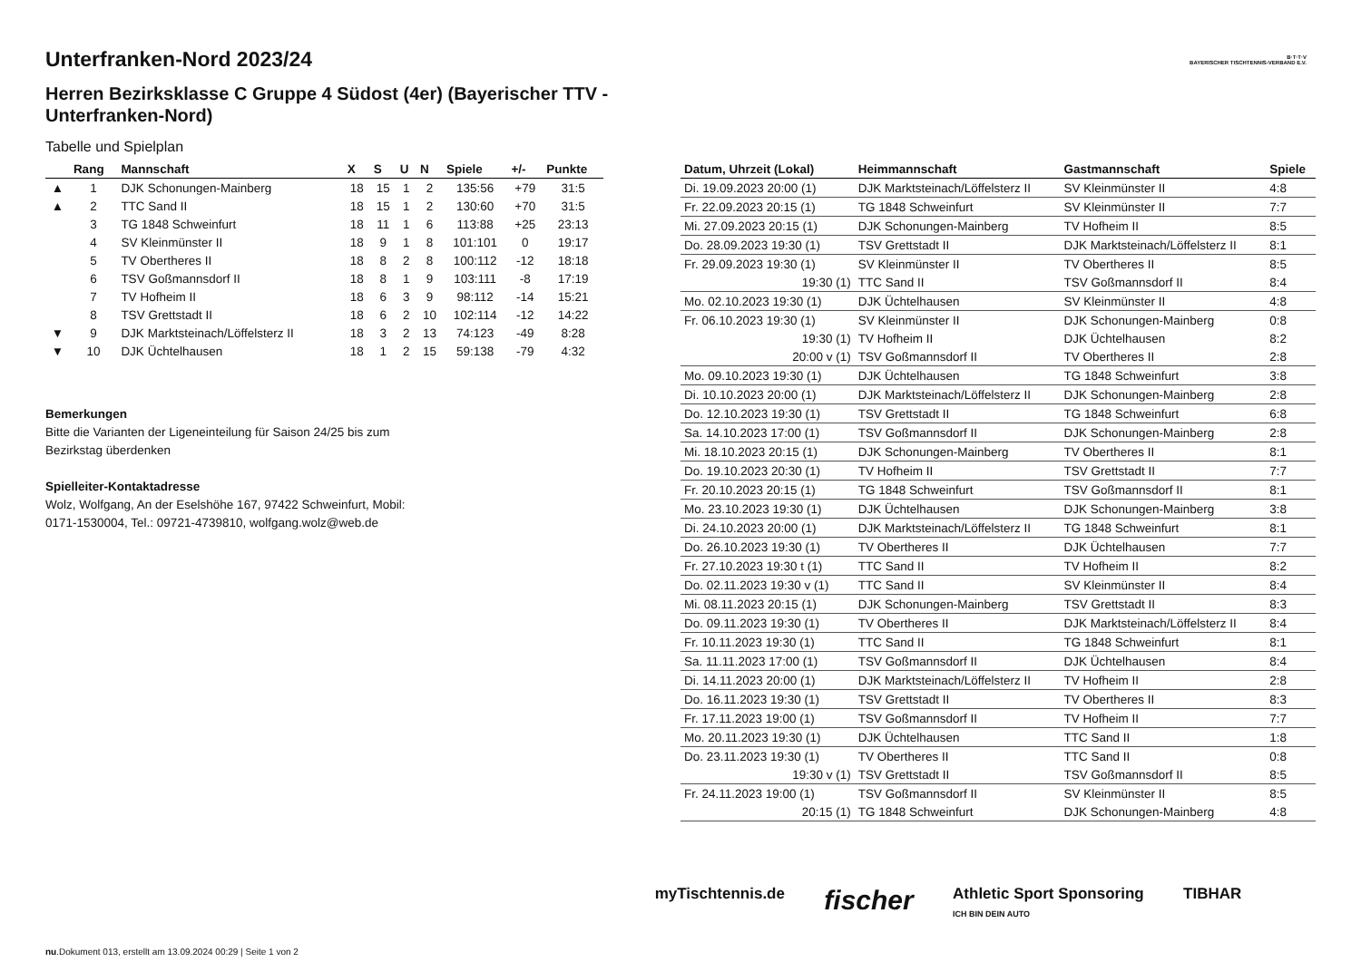B·T·T·V
BAYERISCHER TISCHTENNIS-VERBAND E.V.
Unterfranken-Nord 2023/24
Herren Bezirksklasse C Gruppe 4 Südost (4er) (Bayerischer TTV - Unterfranken-Nord)
Tabelle und Spielplan
| | Rang | Mannschaft | X | S | U | N | Spiele | +/- | Punkte |
| --- | --- | --- | --- | --- | --- | --- | --- | --- | --- |
| ▲ | 1 | DJK Schonungen-Mainberg | 18 | 15 | 1 | 2 | 135:56 | +79 | 31:5 |
| ▲ | 2 | TTC Sand II | 18 | 15 | 1 | 2 | 130:60 | +70 | 31:5 |
| | 3 | TG 1848 Schweinfurt | 18 | 11 | 1 | 6 | 113:88 | +25 | 23:13 |
| | 4 | SV Kleinmünster II | 18 | 9 | 1 | 8 | 101:101 | 0 | 19:17 |
| | 5 | TV Obertheres II | 18 | 8 | 2 | 8 | 100:112 | -12 | 18:18 |
| | 6 | TSV Goßmannsdorf II | 18 | 8 | 1 | 9 | 103:111 | -8 | 17:19 |
| | 7 | TV Hofheim II | 18 | 6 | 3 | 9 | 98:112 | -14 | 15:21 |
| | 8 | TSV Grettstadt II | 18 | 6 | 2 | 10 | 102:114 | -12 | 14:22 |
| ▼ | 9 | DJK Marktsteinach/Löffelsterz II | 18 | 3 | 2 | 13 | 74:123 | -49 | 8:28 |
| ▼ | 10 | DJK Üchtelhausen | 18 | 1 | 2 | 15 | 59:138 | -79 | 4:32 |
Bemerkungen
Bitte die Varianten der Ligeneinteilung für Saison 24/25 bis zum
Bezirkstag überdenken
Spielleiter-Kontaktadresse
Wolz, Wolfgang, An der Eselshöhe 167, 97422 Schweinfurt, Mobil:
0171-1530004, Tel.: 09721-4739810, wolfgang.wolz@web.de
| Datum, Uhrzeit (Lokal) | Heimmannschaft | Gastmannschaft | Spiele |
| --- | --- | --- | --- |
| Di. 19.09.2023 20:00 (1) | DJK Marktsteinach/Löffelsterz II | SV Kleinmünster II | 4:8 |
| Fr. 22.09.2023 20:15 (1) | TG 1848 Schweinfurt | SV Kleinmünster II | 7:7 |
| Mi. 27.09.2023 20:15 (1) | DJK Schonungen-Mainberg | TV Hofheim II | 8:5 |
| Do. 28.09.2023 19:30 (1) | TSV Grettstadt II | DJK Marktsteinach/Löffelsterz II | 8:1 |
| Fr. 29.09.2023 19:30 (1) | SV Kleinmünster II | TV Obertheres II | 8:5 |
| 19:30 (1) | TTC Sand II | TSV Goßmannsdorf II | 8:4 |
| Mo. 02.10.2023 19:30 (1) | DJK Üchtelhausen | SV Kleinmünster II | 4:8 |
| Fr. 06.10.2023 19:30 (1) | SV Kleinmünster II | DJK Schonungen-Mainberg | 0:8 |
| 19:30 (1) | TV Hofheim II | DJK Üchtelhausen | 8:2 |
| 20:00 v (1) | TSV Goßmannsdorf II | TV Obertheres II | 2:8 |
| Mo. 09.10.2023 19:30 (1) | DJK Üchtelhausen | TG 1848 Schweinfurt | 3:8 |
| Di. 10.10.2023 20:00 (1) | DJK Marktsteinach/Löffelsterz II | DJK Schonungen-Mainberg | 2:8 |
| Do. 12.10.2023 19:30 (1) | TSV Grettstadt II | TG 1848 Schweinfurt | 6:8 |
| Sa. 14.10.2023 17:00 (1) | TSV Goßmannsdorf II | DJK Schonungen-Mainberg | 2:8 |
| Mi. 18.10.2023 20:15 (1) | DJK Schonungen-Mainberg | TV Obertheres II | 8:1 |
| Do. 19.10.2023 20:30 (1) | TV Hofheim II | TSV Grettstadt II | 7:7 |
| Fr. 20.10.2023 20:15 (1) | TG 1848 Schweinfurt | TSV Goßmannsdorf II | 8:1 |
| Mo. 23.10.2023 19:30 (1) | DJK Üchtelhausen | DJK Schonungen-Mainberg | 3:8 |
| Di. 24.10.2023 20:00 (1) | DJK Marktsteinach/Löffelsterz II | TG 1848 Schweinfurt | 8:1 |
| Do. 26.10.2023 19:30 (1) | TV Obertheres II | DJK Üchtelhausen | 7:7 |
| Fr. 27.10.2023 19:30 t (1) | TTC Sand II | TV Hofheim II | 8:2 |
| Do. 02.11.2023 19:30 v (1) | TTC Sand II | SV Kleinmünster II | 8:4 |
| Mi. 08.11.2023 20:15 (1) | DJK Schonungen-Mainberg | TSV Grettstadt II | 8:3 |
| Do. 09.11.2023 19:30 (1) | TV Obertheres II | DJK Marktsteinach/Löffelsterz II | 8:4 |
| Fr. 10.11.2023 19:30 (1) | TTC Sand II | TG 1848 Schweinfurt | 8:1 |
| Sa. 11.11.2023 17:00 (1) | TSV Goßmannsdorf II | DJK Üchtelhausen | 8:4 |
| Di. 14.11.2023 20:00 (1) | DJK Marktsteinach/Löffelsterz II | TV Hofheim II | 2:8 |
| Do. 16.11.2023 19:30 (1) | TSV Grettstadt II | TV Obertheres II | 8:3 |
| Fr. 17.11.2023 19:00 (1) | TSV Goßmannsdorf II | TV Hofheim II | 7:7 |
| Mo. 20.11.2023 19:30 (1) | DJK Üchtelhausen | TTC Sand II | 1:8 |
| Do. 23.11.2023 19:30 (1) | TV Obertheres II | TTC Sand II | 0:8 |
| 19:30 v (1) | TSV Grettstadt II | TSV Goßmannsdorf II | 8:5 |
| Fr. 24.11.2023 19:00 (1) | TSV Goßmannsdorf II | SV Kleinmünster II | 8:5 |
| 20:15 (1) | TG 1848 Schweinfurt | DJK Schonungen-Mainberg | 4:8 |
myTischtennis.de fischer Athletic Sport Sponsoring
ICH BIN DEIN AUTO TIBHAR
nu.Dokument 013, erstellt am 13.09.2024 00:29 | Seite 1 von 2